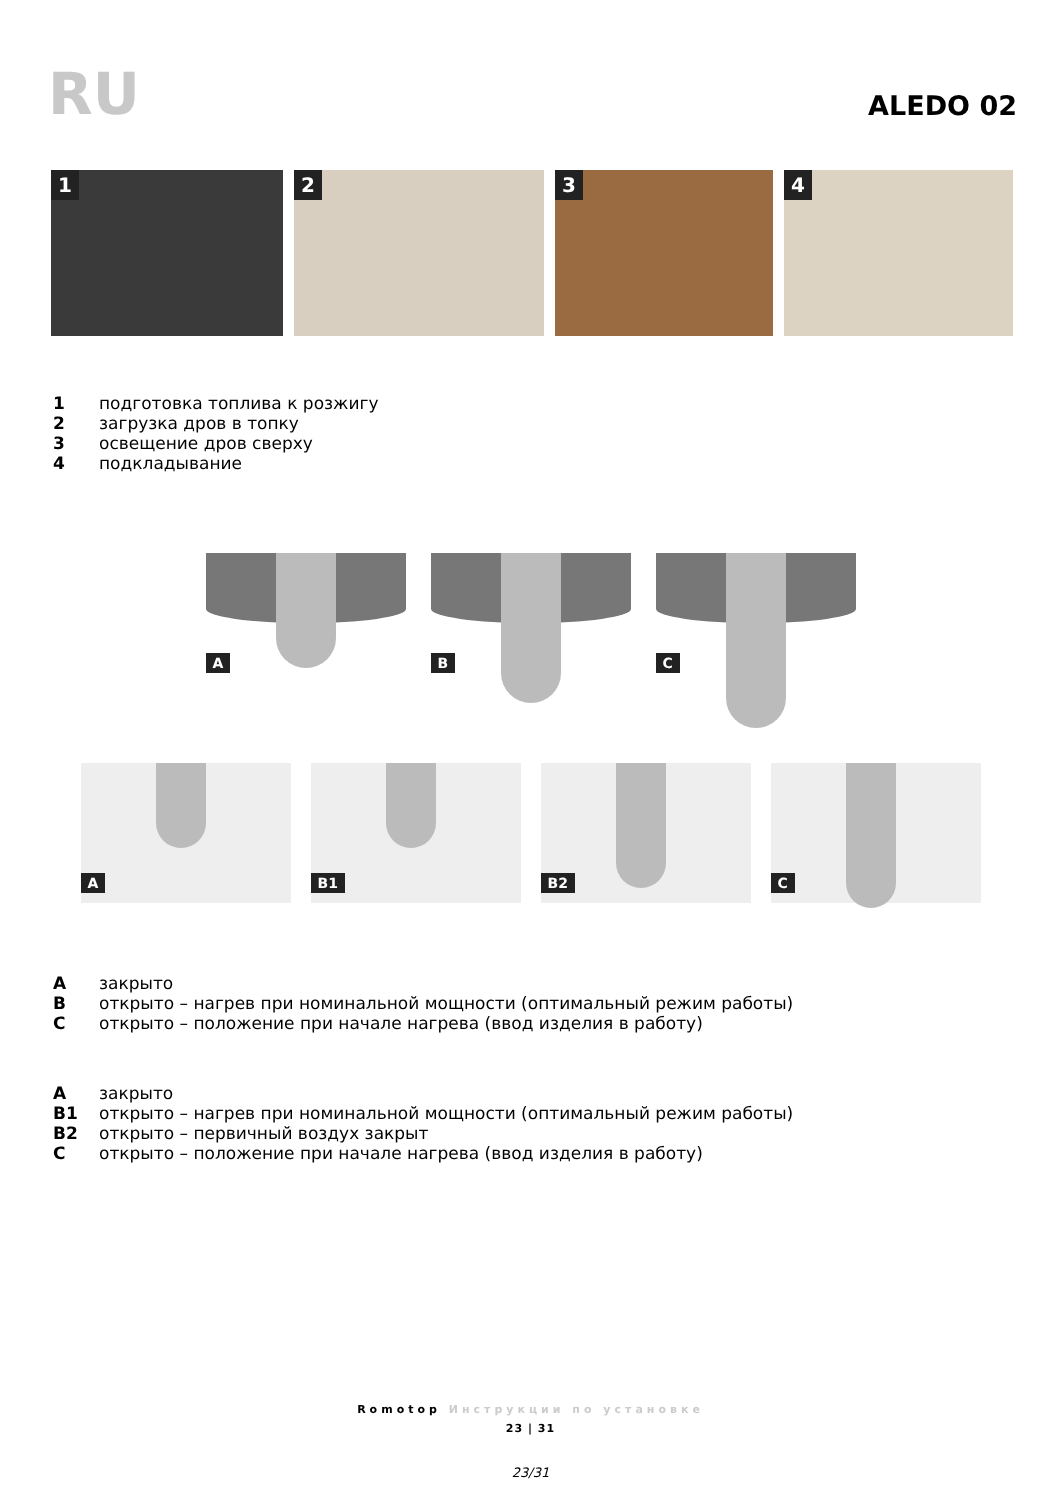RU
ALEDO 02
1
2
3
4
1 подготовка топлива к розжигу
2 загрузка дров в топку
3 освещение дров сверху
4 подкладывание
A
B
C
A
B1
B2
C
Aзакрыто
Bоткрыто – нагрев при номинальной мощности (оптимальный режим работы)
Cоткрыто – положение при начале нагрева (ввод изделия в работу)
Aзакрыто
B1 открыто – нагрев при номинальной мощности (оптимальный режим работы)
B2 открыто – первичный воздух закрыт
Cоткрыто – положение при начале нагрева (ввод изделия в работу)
Romotop Инструкции по установке
23 | 31
23/31